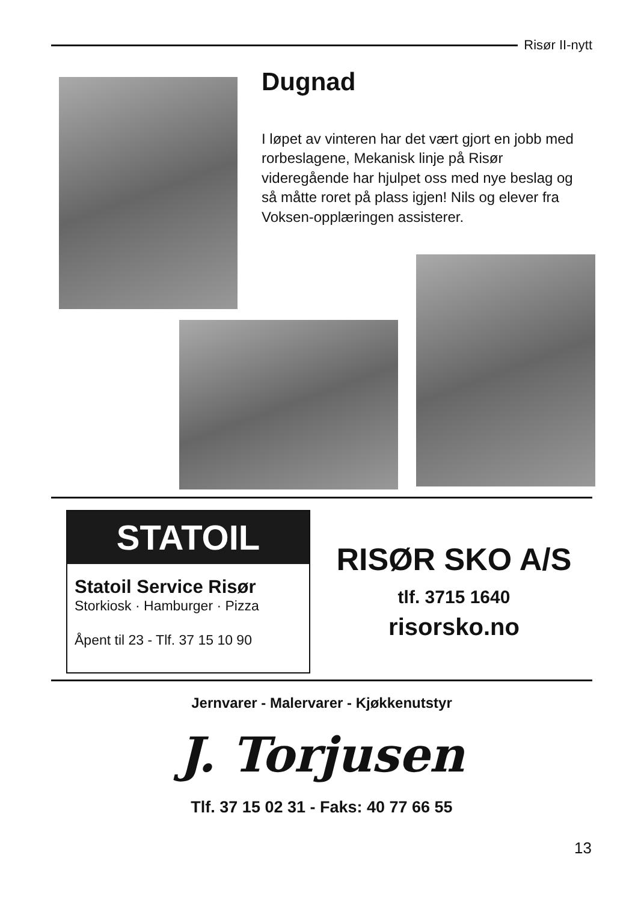Risør II-nytt
Dugnad
I løpet av vinteren har det vært gjort en jobb med rorbeslagene, Mekanisk linje på Risør videregående har hjulpet oss med nye beslag og så måtte roret på plass igjen! Nils og elever fra Voksen-opplæringen assisterer.
STATOIL
Statoil Service Risør
Storkiosk · Hamburger · Pizza
Åpent til 23 - Tlf. 37 15 10 90
RISØR SKO A/S
tlf. 3715 1640
risorsko.no
Jernvarer - Malervarer - Kjøkkenutstyr
J. Torjusen
Tlf. 37 15 02 31 - Faks: 40 77 66 55
13